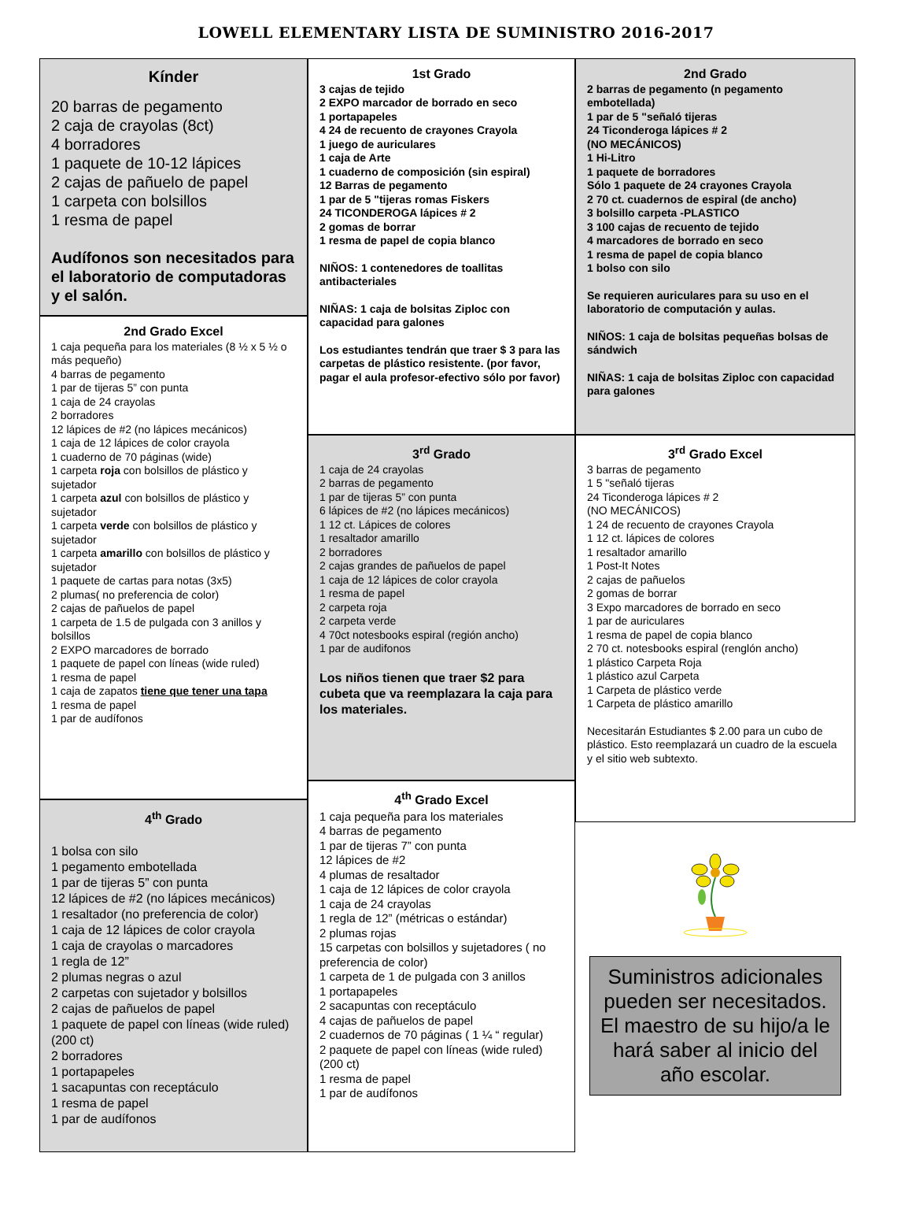LOWELL ELEMENTARY LISTA DE SUMINISTRO 2016-2017
Kínder
20 barras de pegamento
2 caja de crayolas (8ct)
4 borradores
1 paquete de 10-12 lápices
2 cajas de pañuelo de papel
1 carpeta con bolsillos
1 resma de papel
Audífonos son necesitados para el laboratorio de computadoras y el salón.
2nd Grado Excel
1 caja pequeña para los materiales (8 ½ x 5 ½ o más pequeño)
4 barras de pegamento
1 par de tijeras 5” con punta
1 caja de 24 crayolas
2 borradores
12 lápices de #2 (no lápices mecánicos)
1 caja de 12 lápices de color crayola
1 cuaderno de 70 páginas (wide)
1 carpeta roja con bolsillos de plástico y sujetador
1 carpeta azul con bolsillos de plástico y sujetador
1 carpeta verde con bolsillos de plástico y sujetador
1 carpeta amarillo con bolsillos de plástico y sujetador
1 paquete de cartas para notas (3x5)
2 plumas( no preferencia de color)
2 cajas de pañuelos de papel
1 carpeta de 1.5 de pulgada con 3 anillos y bolsillos
2 EXPO marcadores de borrado
1 paquete de papel con líneas (wide ruled)
1 resma de papel
1 caja de zapatos tiene que tener una tapa
1 resma de papel
1 par de audífonos
4<sup>th</sup> Grado
1 bolsa con silo
1 pegamento embotellada
1 par de tijeras 5” con punta
12 lápices de #2 (no lápices mecánicos)
1 resaltador (no preferencia de color)
1 caja de 12 lápices de color crayola
1 caja de crayolas o marcadores
1 regla de 12”
2 plumas negras o azul
2 carpetas con sujetador y bolsillos
2 cajas de pañuelos de papel
1 paquete de papel con líneas (wide ruled) (200 ct)
2 borradores
1 portapapeles
1 sacapuntas con receptáculo
1 resma de papel
1 par de audífonos
1st Grado
3 cajas de tejido
2 EXPO marcador de borrado en seco
1 portapapeles
4 24 de recuento de crayones Crayola
1 juego de auriculares
1 caja de Arte
1 cuaderno de composición (sin espiral)
12 Barras de pegamento
1 par de 5 "tijeras romas Fiskers
24 TICONDEROGA lápices # 2
2 gomas de borrar
1 resma de papel de copia blanco
NIÑOS: 1 contenedores de toallitas antibacteriales
NIÑAS: 1 caja de bolsitas Ziploc con capacidad para galones
Los estudiantes tendrán que traer $ 3 para las carpetas de plástico resistente. (por favor, pagar el aula profesor-efectivo sólo por favor)
3<sup>rd</sup> Grado
1 caja de 24 crayolas
2 barras de pegamento
1 par de tijeras 5” con punta
6 lápices de #2 (no lápices mecánicos)
1 12 ct. Lápices de colores
1 resaltador amarillo
2 borradores
2 cajas grandes de pañuelos de papel
1 caja de 12 lápices de color crayola
1 resma de papel
2 carpeta roja
2 carpeta verde
4 70ct notesbooks espiral (región ancho)
1 par de audifonos
Los niños tienen que traer $2 para cubeta que va reemplazara la caja para los materiales.
4<sup>th</sup> Grado Excel
1 caja pequeña para los materiales
4 barras de pegamento
1 par de tijeras 7” con punta
12 lápices de #2
4 plumas de resaltador
1 caja de 12 lápices de color crayola
1 caja de 24 crayolas
1 regla de 12” (métricas o estándar)
2 plumas rojas
15 carpetas con bolsillos y sujetadores ( no preferencia de color)
1 carpeta de 1 de pulgada con 3 anillos
1 portapapeles
2 sacapuntas con receptáculo
4 cajas de pañuelos de papel
2 cuadernos de 70 páginas ( 1 ¼ “ regular)
2 paquete de papel con líneas (wide ruled) (200 ct)
1 resma de papel
1 par de audífonos
2nd Grado
2 barras de pegamento (n pegamento embotellada)
1 par de 5 "señaló tijeras
24 Ticonderoga lápices # 2
(NO MECÁNICOS)
1 Hi-Litro
1 paquete de borradores
Sólo 1 paquete de 24 crayones Crayola
2 70 ct. cuadernos de espiral (de ancho)
3 bolsillo carpeta -PLASTICO
3 100 cajas de recuento de tejido
4 marcadores de borrado en seco
1 resma de papel de copia blanco
1 bolso con silo
Se requieren auriculares para su uso en el laboratorio de computación y aulas.
NIÑOS: 1 caja de bolsitas pequeñas bolsas de sándwich
NIÑAS: 1 caja de bolsitas Ziploc con capacidad para galones
3<sup>rd</sup> Grado Excel
3 barras de pegamento
1 5 "señaló tijeras
24 Ticonderoga lápices # 2
(NO MECÁNICOS)
1 24 de recuento de crayones Crayola
1 12 ct. lápices de colores
1 resaltador amarillo
1 Post-It Notes
2 cajas de pañuelos
2 gomas de borrar
3 Expo marcadores de borrado en seco
1 par de auriculares
1 resma de papel de copia blanco
2 70 ct. notesbooks espiral (renglón ancho)
1 plástico Carpeta Roja
1 plástico azul Carpeta
1 Carpeta de plástico verde
1 Carpeta de plástico amarillo
Necesitarán Estudiantes $ 2.00 para un cubo de plástico. Esto reemplazará un cuadro de la escuela y el sitio web subtexto.
Suministros adicionales pueden ser necesitados. El maestro de su hijo/a le hará saber al inicio del año escolar.